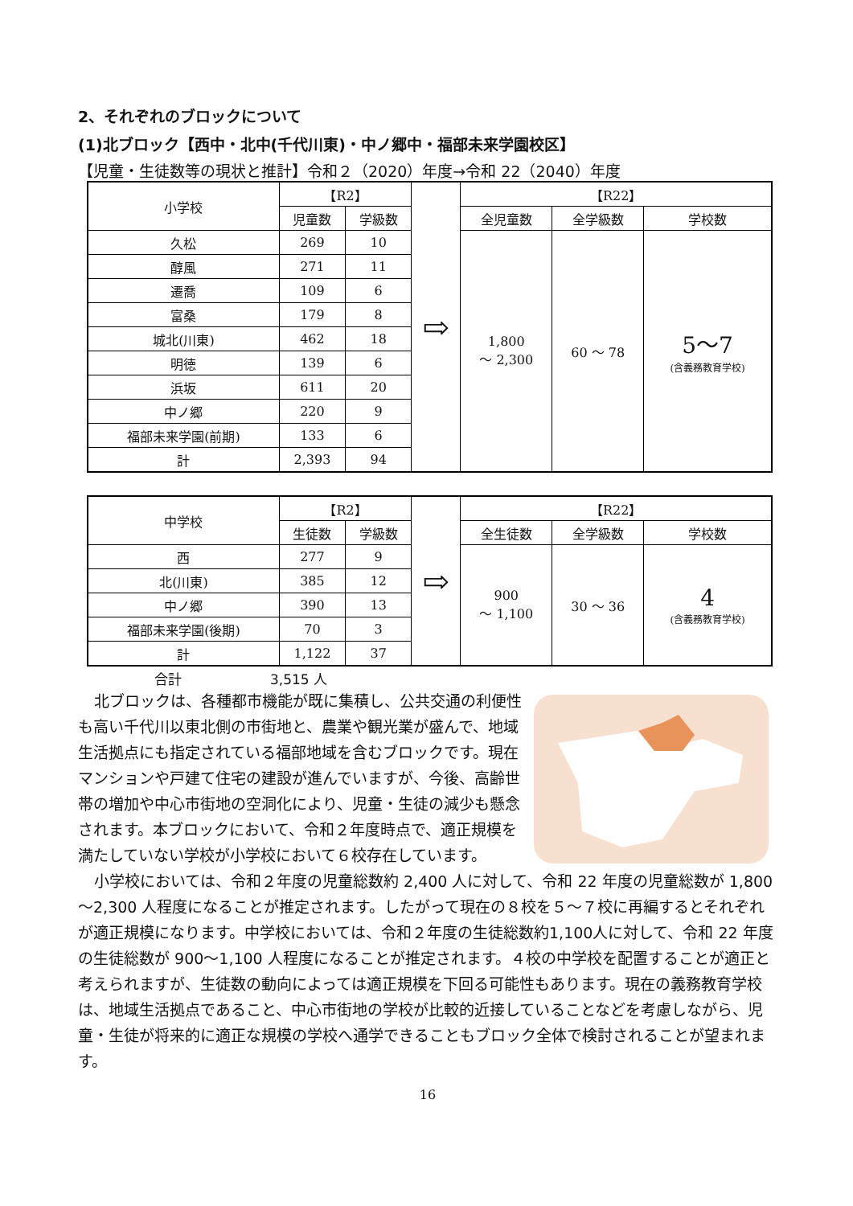2、それぞれのブロックについて
(1)北ブロック【西中・北中(千代川東)・中ノ郷中・福部未来学園校区】
【児童・生徒数等の現状と推計】令和２（2020）年度→令和 22（2040）年度
| 小学校 | 【R2】 | | ⇨ | 【R22】 | | |
| | 児童数 | 学級数 | | 全児童数 | 全学級数 | 学校数 |
| 久松 | 269 | 10 | | 1,800 ～ 2,300 | 60 ～ 78 | 5～7 (含義務教育学校) |
| 醇風 | 271 | 11 | | | | |
| 遷喬 | 109 | 6 | | | | |
| 富桑 | 179 | 8 | | | | |
| 城北(川東) | 462 | 18 | | | | |
| 明徳 | 139 | 6 | | | | |
| 浜坂 | 611 | 20 | | | | |
| 中ノ郷 | 220 | 9 | | | | |
| 福部未来学園(前期) | 133 | 6 | | | | |
| 計 | 2,393 | 94 | | | | |
| 中学校 | 【R2】 | | ⇨ | 【R22】 | | |
| | 生徒数 | 学級数 | | 全生徒数 | 全学級数 | 学校数 |
| 西 | 277 | 9 | | 900 ～ 1,100 | 30 ～ 36 | 4 (含義務教育学校) |
| 北(川東) | 385 | 12 | | | | |
| 中ノ郷 | 390 | 13 | | | | |
| 福部未来学園(後期) | 70 | 3 | | | | |
| 計 | 1,122 | 37 | | | | |
合計 3,515 人
北ブロックは、各種都市機能が既に集積し、公共交通の利便性も高い千代川以東北側の市街地と、農業や観光業が盛んで、地域生活拠点にも指定されている福部地域を含むブロックです。現在マンションや戸建て住宅の建設が進んでいますが、今後、高齢世帯の増加や中心市街地の空洞化により、児童・生徒の減少も懸念されます。本ブロックにおいて、令和２年度時点で、適正規模を満たしていない学校が小学校において６校存在しています。
小学校においては、令和２年度の児童総数約 2,400 人に対して、令和 22 年度の児童総数が 1,800～2,300 人程度になることが推定されます。したがって現在の８校を５～７校に再編するとそれぞれが適正規模になります。中学校においては、令和２年度の生徒総数約1,100人に対して、令和 22 年度の生徒総数が 900～1,100 人程度になることが推定されます。４校の中学校を配置することが適正と考えられますが、生徒数の動向によっては適正規模を下回る可能性もあります。現在の義務教育学校は、地域生活拠点であること、中心市街地の学校が比較的近接していることなどを考慮しながら、児童・生徒が将来的に適正な規模の学校へ通学できることもブロック全体で検討されることが望まれます。
16